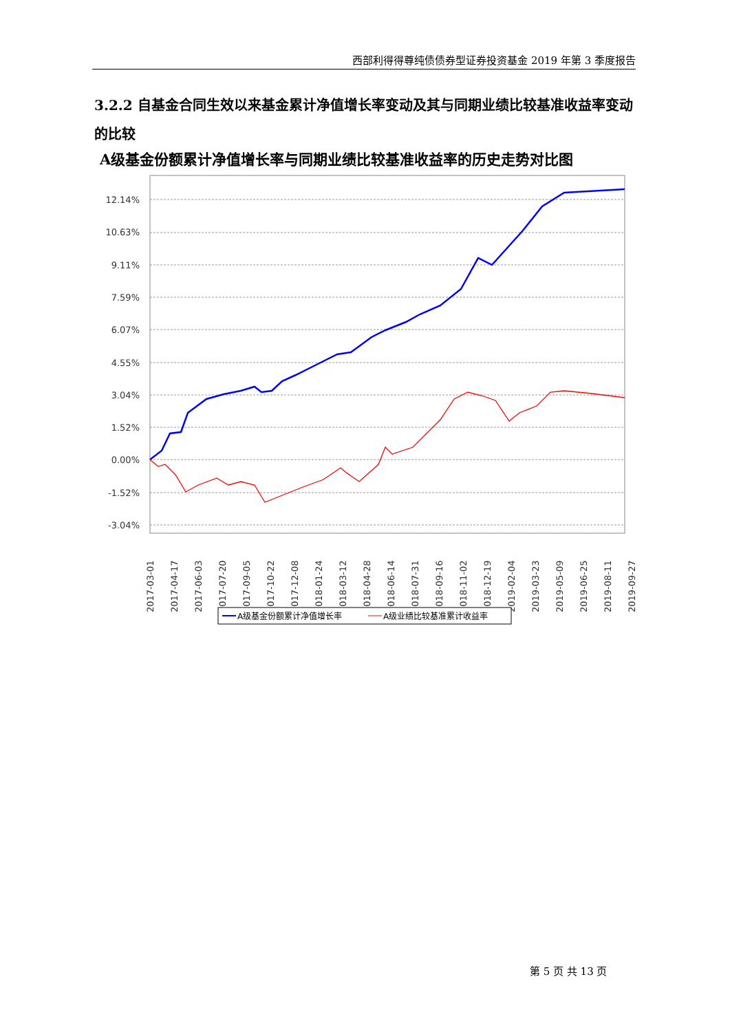西部利得得尊纯债债券型证券投资基金 2019 年第 3 季度报告
3.2.2 自基金合同生效以来基金累计净值增长率变动及其与同期业绩比较基准收益率变动的比较
A级基金份额累计净值增长率与同期业绩比较基准收益率的历史走势对比图
12.14%
10.63%
9.11%
7.59%
6.07%
4.55%
3.04%
1.52%
0.00%
-1.52%
-3.04%
2017-03-01
2017-04-17
2017-06-03
2017-07-20
2017-09-05
2017-10-22
2017-12-08
2018-01-24
2018-03-12
2018-04-28
2018-06-14
2018-07-31
2018-09-16
2018-11-02
2018-12-19
2019-02-04
2019-03-23
2019-05-09
2019-06-25
2019-08-11
2019-09-27
A级基金份额累计净值增长率
A级业绩比较基准累计收益率
第 5 页 共 13 页